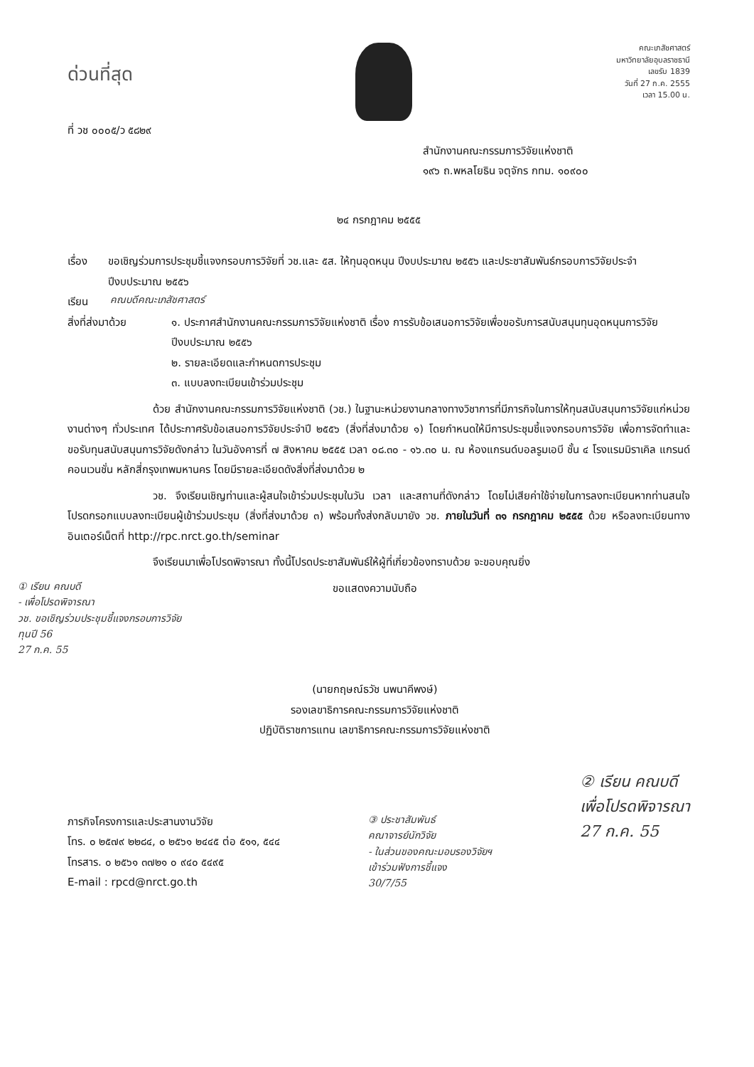ด่วนที่สุด
ที่ วช ๐๐๐๕/ว ๕๘๒๙
คณะเภสัชศาสตร์
มหาวิทยาลัยอุบลราชธานี
เลขรับ 1839
วันที่ 27 ก.ค. 2555
เวลา 15.00 น.
สำนักงานคณะกรรมการวิจัยแห่งชาติ
๑๙๖ ถ.พหลโยธิน จตุจักร กทม. ๑๐๙๐๐
๒๔ กรกฎาคม ๒๕๕๕
เรื่อง ขอเชิญร่วมการประชุมชี้แจงกรอบการวิจัยที่ วช.และ ๕ส. ให้ทุนอุดหนุน ปีงบประมาณ ๒๕๕๖ และประชาสัมพันธ์กรอบการวิจัยประจำปีงบประมาณ ๒๕๕๖
เรียน
คณบดีคณะเภสัชศาสตร์
สิ่งที่ส่งมาด้วย ๑. ประกาศสำนักงานคณะกรรมการวิจัยแห่งชาติ เรื่อง การรับข้อเสนอการวิจัยเพื่อขอรับการสนับสนุนทุนอุดหนุนการวิจัยปีงบประมาณ ๒๕๕๖
๒. รายละเอียดและกำหนดการประชุม
๓. แบบลงทะเบียนเข้าร่วมประชุม
ด้วย สำนักงานคณะกรรมการวิจัยแห่งชาติ (วช.) ในฐานะหน่วยงานกลางทางวิชาการที่มีภารกิจในการให้ทุนสนับสนุนการวิจัยแก่หน่วยงานต่างๆ ทั่วประเทศ ได้ประกาศรับข้อเสนอการวิจัยประจำปี ๒๕๕๖ (สิ่งที่ส่งมาด้วย ๑) โดยกำหนดให้มีการประชุมชี้แจงกรอบการวิจัย เพื่อการจัดทำและขอรับทุนสนับสนุนการวิจัยดังกล่าว ในวันอังคารที่ ๗ สิงหาคม ๒๕๕๕ เวลา ๐๘.๓๐ - ๑๖.๓๐ น. ณ ห้องแกรนด์บอลรูมเอบี ชั้น ๔ โรงแรมมิราเคิล แกรนด์ คอนเวนชั่น หลักสี่กรุงเทพมหานคร โดยมีรายละเอียดดังสิ่งที่ส่งมาด้วย ๒
วช. จึงเรียนเชิญท่านและผู้สนใจเข้าร่วมประชุมในวัน เวลา และสถานที่ดังกล่าว โดยไม่เสียค่าใช้จ่ายในการลงทะเบียนหากท่านสนใจโปรดกรอกแบบลงทะเบียนผู้เข้าร่วมประชุม (สิ่งที่ส่งมาด้วย ๓) พร้อมทั้งส่งกลับมายัง วช. ภายในวันที่ ๓๑ กรกฎาคม ๒๕๕๕ ด้วย หรือลงทะเบียนทางอินเตอร์เน็ตที่ http://rpc.nrct.go.th/seminar
จึงเรียนมาเพื่อโปรดพิจารณา ทั้งนี้โปรดประชาสัมพันธ์ให้ผู้ที่เกี่ยวข้องทราบด้วย จะขอบคุณยิ่ง
① เรียน คณบดี
- เพื่อโปรดพิจารณา
วช. ขอเชิญร่วมประชุมชี้แจงกรอบการวิจัย
ทุนปี 56
27 ก.ค. 55
ขอแสดงความนับถือ
(นายกฤษณ์ธวัช นพนาคีพงษ์)
รองเลขาธิการคณะกรรมการวิจัยแห่งชาติ
ปฏิบัติราชการแทน เลขาธิการคณะกรรมการวิจัยแห่งชาติ
ภารกิจโครงการและประสานงานวิจัย
โทร. ๐ ๒๕๗๙ ๒๒๘๔, ๐ ๒๕๖๑ ๒๔๔๕ ต่อ ๕๑๑, ๕๔๔
โทรสาร. ๐ ๒๕๖๑ ๓๗๒๑ ๐ ๙๔๐ ๕๔๙๕
E-mail : rpcd@nrct.go.th
③ ประชาสัมพันธ์
คณาจารย์นักวิจัย
- ในส่วนของคณะมอบรองวิจัยฯ
เข้าร่วมฟังการชี้แจง
30/7/55
② เรียน คณบดี
เพื่อโปรดพิจารณา
27 ก.ค. 55